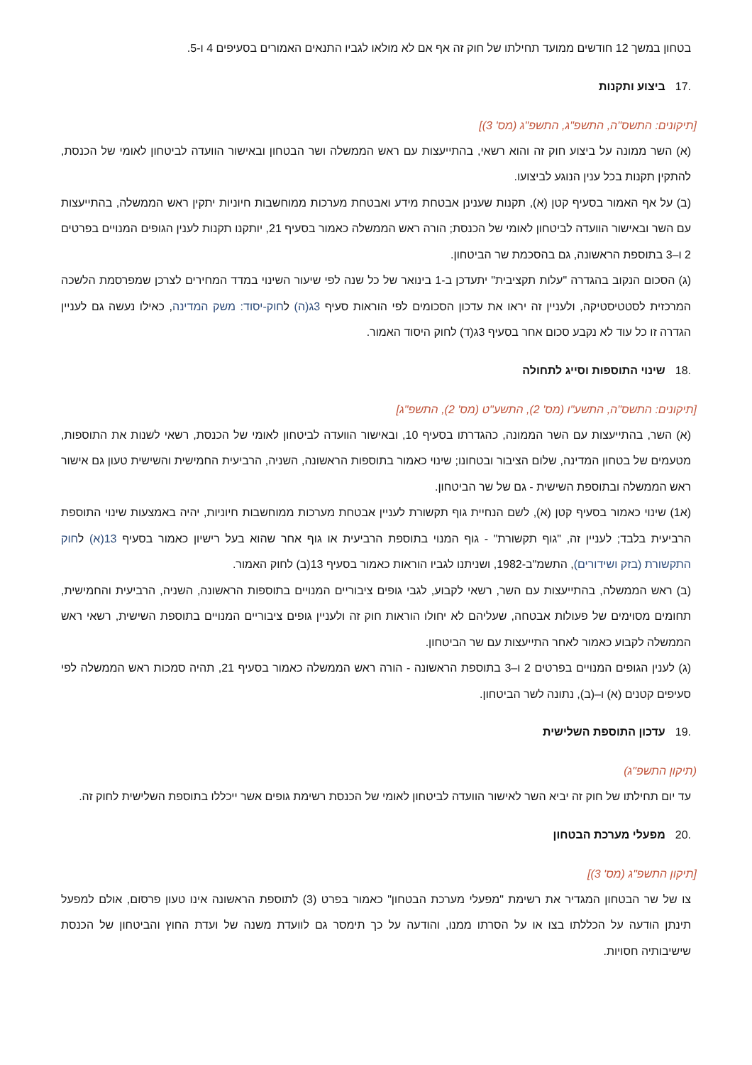בטחון במשך 12 חודשים ממועד תחילתו של חוק זה אף אם לא מולאו לגביו התנאים האמורים בסעיפים 4 ו-5.
.17ביצוע ותקנות
[תיקונים: התשס"ה, התשפ"ג, התשפ"ג (מס' 3)]
(א) השר ממונה על ביצוע חוק זה והוא רשאי, בהתייעצות עם ראש הממשלה ושר הבטחון ובאישור הוועדה לביטחון לאומי של הכנסת, להתקין תקנות בכל ענין הנוגע לביצועו.
(ב) על אף האמור בסעיף קטן (א), תקנות שענינן אבטחת מידע ואבטחת מערכות ממוחשבות חיוניות יתקין ראש הממשלה, בהתייעצות עם השר ובאישור הוועדה לביטחון לאומי של הכנסת; הורה ראש הממשלה כאמור בסעיף 21, יותקנו תקנות לענין הגופים המנויים בפרטים 2 ו–3 בתוספת הראשונה, גם בהסכמת שר הביטחון.
(ג) הסכום הנקוב בהגדרה "עלות תקציבית" יתעדכן ב-1 בינואר של כל שנה לפי שיעור השינוי במדד המחירים לצרכן שמפרסמת הלשכה המרכזית לסטטיסטיקה, ולעניין זה יראו את עדכון הסכומים לפי הוראות סעיף 3ג(ה) לחוק-יסוד: משק המדינה, כאילו נעשה גם לעניין הגדרה זו כל עוד לא נקבע סכום אחר בסעיף 3ג(ד) לחוק היסוד האמור.
.18שינוי התוספות וסייג לתחולה
[תיקונים: התשס"ה, התשע"ו (מס' 2), התשע"ט (מס' 2), התשפ"ג]
(א) השר, בהתייעצות עם השר הממונה, כהגדרתו בסעיף 10, ובאישור הוועדה לביטחון לאומי של הכנסת, רשאי לשנות את התוספות, מטעמים של בטחון המדינה, שלום הציבור ובטחונו; שינוי כאמור בתוספות הראשונה, השניה, הרביעית החמישית והשישית טעון גם אישור ראש הממשלה ובתוספת השישית - גם של שר הביטחון.
(א1) שינוי כאמור בסעיף קטן (א), לשם הנחיית גוף תקשורת לעניין אבטחת מערכות ממוחשבות חיוניות, יהיה באמצעות שינוי התוספת הרביעית בלבד; לעניין זה, "גוף תקשורת" - גוף המנוי בתוספת הרביעית או גוף אחר שהוא בעל רישיון כאמור בסעיף 13(א) לחוק התקשורת (בזק ושידורים), התשמ"ב-1982, ושניתנו לגביו הוראות כאמור בסעיף 13(ב) לחוק האמור.
(ב) ראש הממשלה, בהתייעצות עם השר, רשאי לקבוע, לגבי גופים ציבוריים המנויים בתוספות הראשונה, השניה, הרביעית והחמישית, תחומים מסוימים של פעולות אבטחה, שעליהם לא יחולו הוראות חוק זה ולעניין גופים ציבוריים המנויים בתוספת השישית, רשאי ראש הממשלה לקבוע כאמור לאחר התייעצות עם שר הביטחון.
(ג) לענין הגופים המנויים בפרטים 2 ו–3 בתוספת הראשונה - הורה ראש הממשלה כאמור בסעיף 21, תהיה סמכות ראש הממשלה לפי סעיפים קטנים (א) ו–(ב), נתונה לשר הביטחון.
.19עדכון התוספת השלישית
(תיקון התשפ"ג)
עד יום תחילתו של חוק זה יביא השר לאישור הוועדה לביטחון לאומי של הכנסת רשימת גופים אשר ייכללו בתוספת השלישית לחוק זה.
.20מפעלי מערכת הבטחון
[תיקון התשפ"ג (מס' 3)]
צו של שר הבטחון המגדיר את רשימת "מפעלי מערכת הבטחון" כאמור בפרט (3) לתוספת הראשונה אינו טעון פרסום, אולם למפעל תינתן הודעה על הכללתו בצו או על הסרתו ממנו, והודעה על כך תימסר גם לוועדת משנה של ועדת החוץ והביטחון של הכנסת שישיבותיה חסויות.